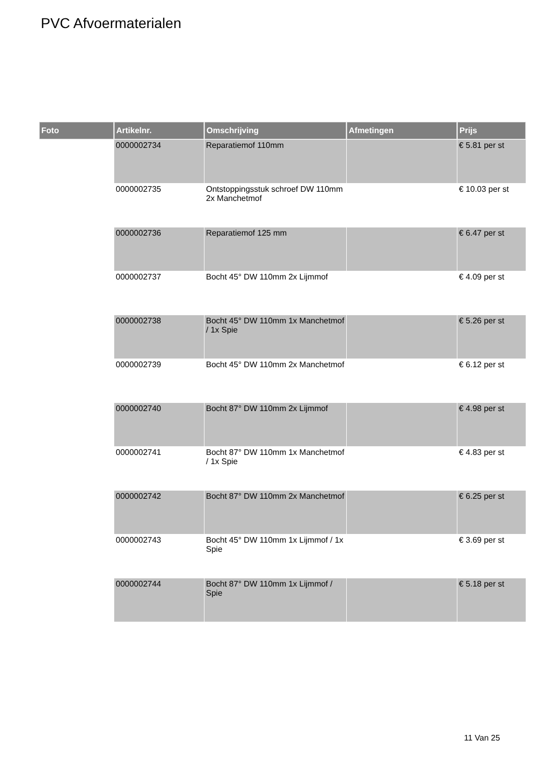PVC Afvoermaterialen
| Foto | Artikelnr. | Omschrijving | Afmetingen | Prijs |
| --- | --- | --- | --- | --- |
| | 0000002734 | Reparatiemof 110mm | | € 5.81 per st |
| | 0000002735 | Ontstoppingsstuk schroef DW 110mm 2x Manchetmof | | € 10.03 per st |
| | 0000002736 | Reparatiemof 125 mm | | € 6.47 per st |
| | 0000002737 | Bocht 45° DW 110mm 2x Lijmmof | | € 4.09 per st |
| | 0000002738 | Bocht 45° DW 110mm 1x Manchetmof / 1x Spie | | € 5.26 per st |
| | 0000002739 | Bocht 45° DW 110mm 2x Manchetmof | | € 6.12 per st |
| | 0000002740 | Bocht 87° DW 110mm 2x Lijmmof | | € 4.98 per st |
| | 0000002741 | Bocht 87° DW 110mm 1x Manchetmof / 1x Spie | | € 4.83 per st |
| | 0000002742 | Bocht 87° DW 110mm 2x Manchetmof | | € 6.25 per st |
| | 0000002743 | Bocht 45° DW 110mm 1x Lijmmof / 1x Spie | | € 3.69 per st |
| | 0000002744 | Bocht 87° DW 110mm 1x Lijmmof / Spie | | € 5.18 per st |
11 Van 25